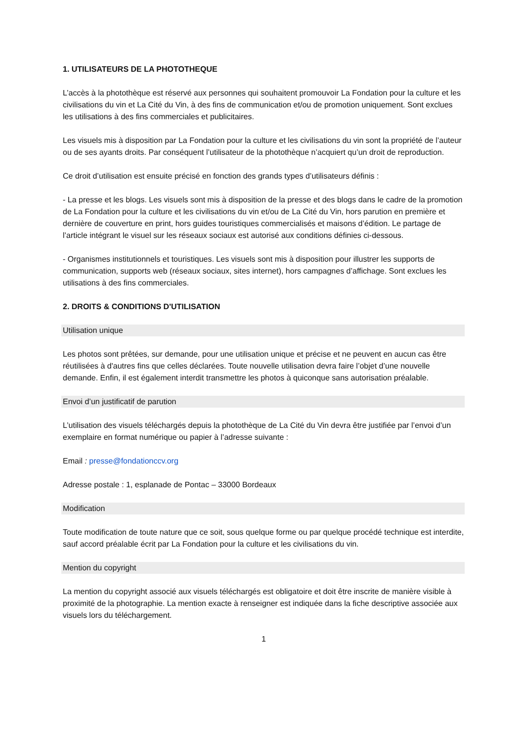1. UTILISATEURS DE LA PHOTOTHEQUE
L’accès à la photothèque est réservé aux personnes qui souhaitent promouvoir La Fondation pour la culture et les civilisations du vin et La Cité du Vin, à des fins de communication et/ou de promotion uniquement. Sont exclues les utilisations à des fins commerciales et publicitaires.
Les visuels mis à disposition par La Fondation pour la culture et les civilisations du vin sont la propriété de l’auteur ou de ses ayants droits. Par conséquent l’utilisateur de la photothèque n’acquiert qu’un droit de reproduction.
Ce droit d’utilisation est ensuite précisé en fonction des grands types d’utilisateurs définis :
- La presse et les blogs. Les visuels sont mis à disposition de la presse et des blogs dans le cadre de la promotion de La Fondation pour la culture et les civilisations du vin et/ou de La Cité du Vin, hors parution en première et dernière de couverture en print, hors guides touristiques commercialisés et maisons d’édition. Le partage de l’article intégrant le visuel sur les réseaux sociaux est autorisé aux conditions définies ci-dessous.
- Organismes institutionnels et touristiques. Les visuels sont mis à disposition pour illustrer les supports de communication, supports web (réseaux sociaux, sites internet), hors campagnes d’affichage. Sont exclues les utilisations à des fins commerciales.
2. DROITS & CONDITIONS D'UTILISATION
Utilisation unique
Les photos sont prêtées, sur demande, pour une utilisation unique et précise et ne peuvent en aucun cas être réutilisées à d'autres fins que celles déclarées. Toute nouvelle utilisation devra faire l’objet d’une nouvelle demande. Enfin, il est également interdit transmettre les photos à quiconque sans autorisation préalable.
Envoi d’un justificatif de parution
L’utilisation des visuels téléchargés depuis la photothèque de La Cité du Vin devra être justifiée par l’envoi d’un exemplaire en format numérique ou papier à l’adresse suivante :
Email : presse@fondationccv.org
Adresse postale : 1, esplanade de Pontac – 33000 Bordeaux
Modification
Toute modification de toute nature que ce soit, sous quelque forme ou par quelque procédé technique est interdite, sauf accord préalable écrit par La Fondation pour la culture et les civilisations du vin.
Mention du copyright
La mention du copyright associé aux visuels téléchargés est obligatoire et doit être inscrite de manière visible à proximité de la photographie. La mention exacte à renseigner est indiquée dans la fiche descriptive associée aux visuels lors du téléchargement.
1